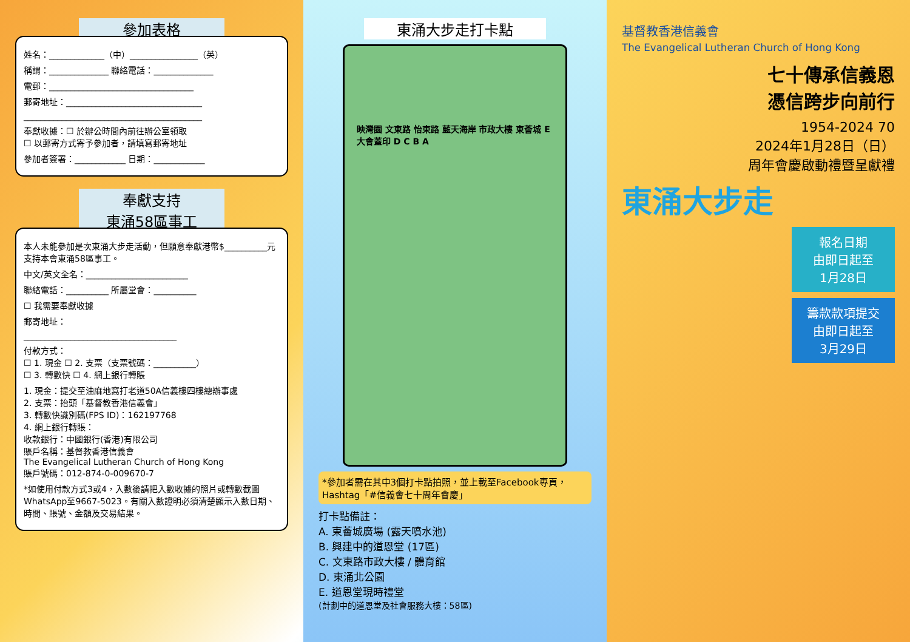參加表格
姓名：_____________（中）________________（英）
稱謂：______________ 聯絡電話：______________
電郵：__________________________________
郵寄地址：________________________________
__________________________________________
奉獻收據：☐ 於辦公時間內前往辦公室領取
☐ 以郵寄方式寄予參加者，請填寫郵寄地址
參加者簽署：____________ 日期：____________
奉獻支持
東涌58區事工
本人未能參加是次東涌大步走活動，但願意奉獻港幣$__________元支持本會東涌58區事工。
中文/英文全名：________________________
聯絡電話：__________ 所屬堂會：__________
☐ 我需要奉獻收據
郵寄地址：
____________________________________
付款方式：
☐ 1. 現金 ☐ 2. 支票（支票號碼：__________）
☐ 3. 轉數快 ☐ 4. 網上銀行轉賬
1. 現金：提交至油麻地窩打老道50A信義樓四樓總辦事處
2. 支票：抬頭「基督教香港信義會」
3. 轉數快識別碼(FPS ID)：162197768
4. 網上銀行轉賬：
收款銀行：中國銀行(香港)有限公司
賬戶名稱：基督教香港信義會
The Evangelical Lutheran Church of Hong Kong
賬戶號碼：012-874-0-009670-7
*如使用付款方式3或4，入數後請把入數收據的照片或轉數截圖WhatsApp至9667-5023。有關入數證明必須清楚顯示入數日期、時間、賬號、金額及交易結果。
東涌大步走打卡點
映灣園 文東路 怡東路 藍天海岸 市政大樓 東薈城 E 大會蓋印 D C B A
*參加者需在其中3個打卡點拍照，並上載至Facebook專頁，Hashtag「#信義會七十周年會慶」
打卡點備註：
A. 東薈城廣場 (露天噴水池)
B. 興建中的道恩堂 (17區)
C. 文東路市政大樓 / 體育館
D. 東涌北公園
E. 道恩堂現時禮堂
(計劃中的道恩堂及社會服務大樓：58區)
基督教香港信義會
The Evangelical Lutheran Church of Hong Kong
七十傳承信義恩
憑信跨步向前行
1954-2024 70
2024年1月28日（日）
周年會慶啟動禮暨呈獻禮
東涌大步走
報名日期
由即日起至
1月28日
籌款款項提交
由即日起至
3月29日